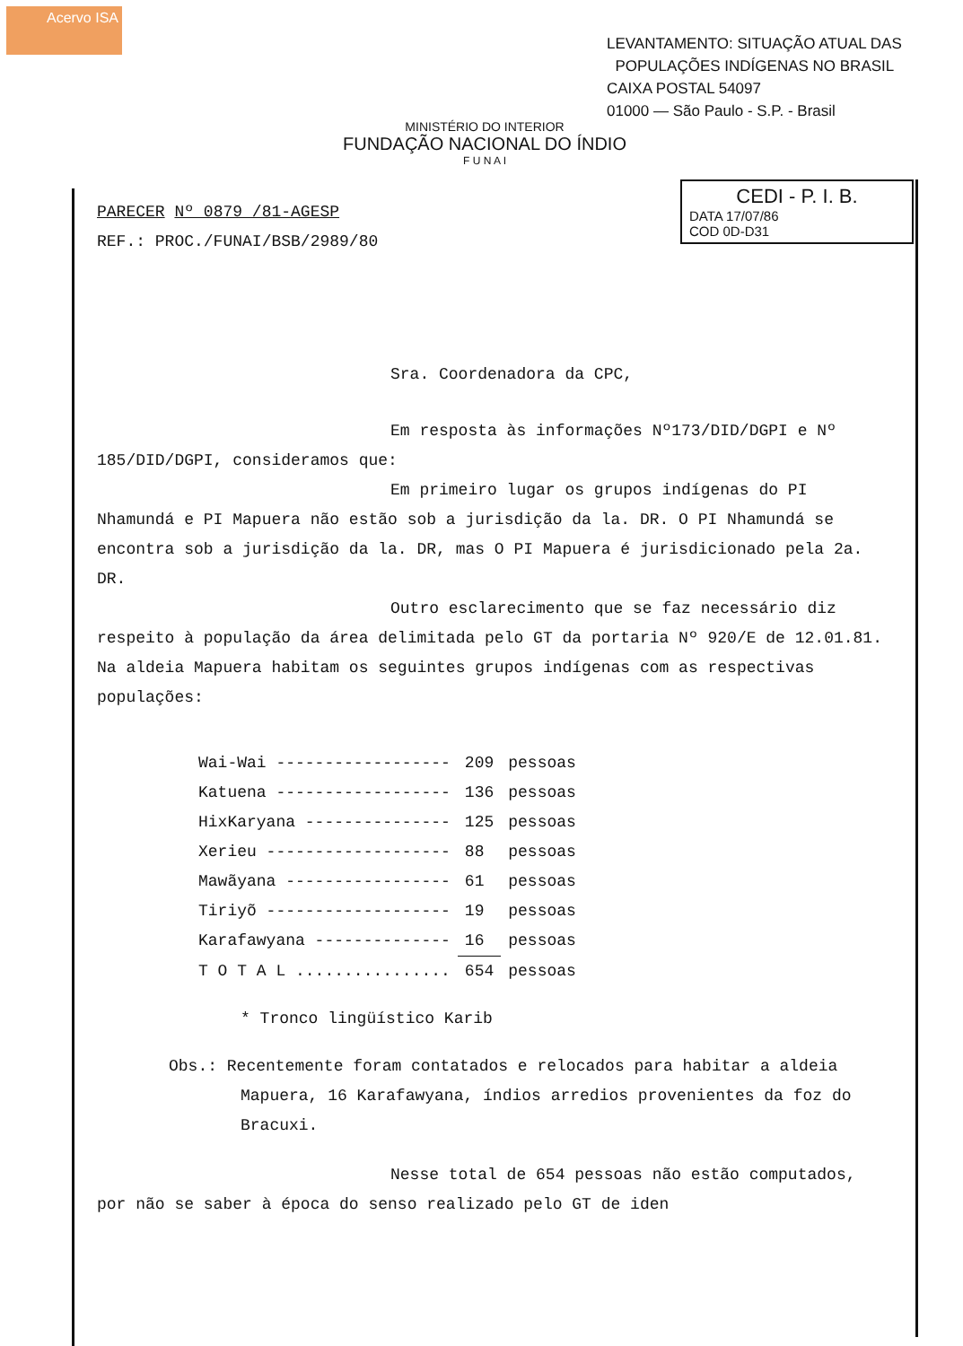Acervo ISA
LEVANTAMENTO: SITUAÇÃO ATUAL DAS
POPULAÇÕES INDÍGENAS NO BRASIL
CAIXA POSTAL 54097
01000 — São Paulo - S.P. - Brasil
MINISTÉRIO DO INTERIOR
FUNDAÇÃO NACIONAL DO ÍNDIO
F U N A I
CEDI - P. I. B.
DATA 17/07/86
COD 0D-D31
PARECER Nº 0879 /81-AGESP
REF.: PROC./FUNAI/BSB/2989/80
Sra. Coordenadora da CPC,
Em resposta às informações Nº173/DID/DGPI e Nº 185/DID/DGPI, consideramos que:
Em primeiro lugar os grupos indígenas do PI Nhamundá e PI Mapuera não estão sob a jurisdição da la. DR. O PI Nhamundá se encontra sob a jurisdição da la. DR, mas O PI Mapuera é jurisdicionado pela 2a. DR.
Outro esclarecimento que se faz necessário diz respeito à população da área delimitada pelo GT da portaria Nº 920/E de 12.01.81. Na aldeia Mapuera habitam os seguintes grupos indígenas com as respectivas populações:
| Wai-Wai ------------------ | 209 | pessoas |
| Katuena ------------------ | 136 | pessoas |
| HixKaryana --------------- | 125 | pessoas |
| Xerieu ------------------- | 88 | pessoas |
| Mawãyana ----------------- | 61 | pessoas |
| Tiriyõ ------------------- | 19 | pessoas |
| Karafawyana -------------- | 16 | pessoas |
| T O T A L ................ | 654 | pessoas |
* Tronco lingüístico Karib
Obs.: Recentemente foram contatados e relocados para habitar a aldeia Mapuera, 16 Karafawyana, índios arredios provenientes da foz do Bracuxi.
Nesse total de 654 pessoas não estão computados, por não se saber à época do senso realizado pelo GT de iden